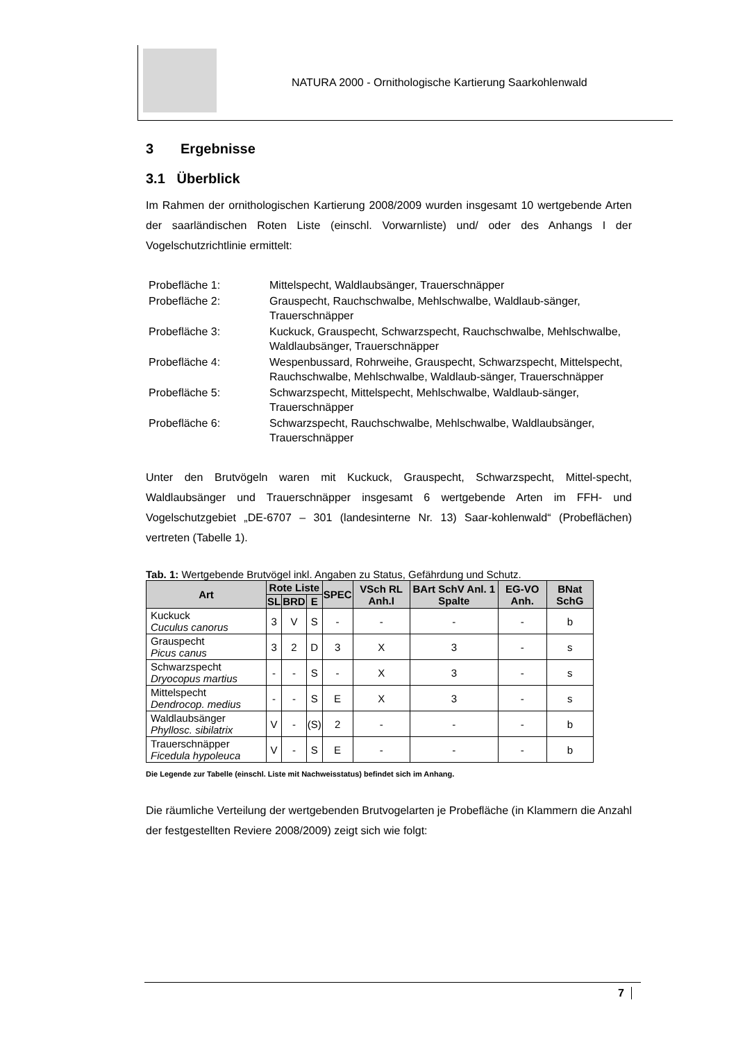NATURA 2000 - Ornithologische Kartierung Saarkohlenwald
3 Ergebnisse
3.1 Überblick
Im Rahmen der ornithologischen Kartierung 2008/2009 wurden insgesamt 10 wertgebende Arten der saarländischen Roten Liste (einschl. Vorwarnliste) und/ oder des Anhangs I der Vogelschutzrichtlinie ermittelt:
Probefläche 1: Mittelspecht, Waldlaubsänger, Trauerschnäpper
Probefläche 2: Grauspecht, Rauchschwalbe, Mehlschwalbe, Waldlaub-sänger, Trauerschnäpper
Probefläche 3: Kuckuck, Grauspecht, Schwarzspecht, Rauchschwalbe, Mehlschwalbe, Waldlaubsänger, Trauerschnäpper
Probefläche 4: Wespenbussard, Rohrweihe, Grauspecht, Schwarzspecht, Mittelspecht, Rauchschwalbe, Mehlschwalbe, Waldlaub-sänger, Trauerschnäpper
Probefläche 5: Schwarzspecht, Mittelspecht, Mehlschwalbe, Waldlaub-sänger, Trauerschnäpper
Probefläche 6: Schwarzspecht, Rauchschwalbe, Mehlschwalbe, Waldlaubsänger, Trauerschnäpper
Unter den Brutvögeln waren mit Kuckuck, Grauspecht, Schwarzspecht, Mittel-specht, Waldlaubsänger und Trauerschnäpper insgesamt 6 wertgebende Arten im FFH- und Vogelschutzgebiet „DE-6707 – 301 (landesinterne Nr. 13) Saar-kohlenwald“ (Probeflächen) vertreten (Tabelle 1).
Tab. 1: Wertgebende Brutvögel inkl. Angaben zu Status, Gefährdung und Schutz.
| Art | Rote Liste | | | SPEC | VSch RL Anh.I | BArt SchV Anl. 1 Spalte | EG-VO Anh. | BNat SchG |
| --- | --- | --- | --- | --- | --- | --- | --- | --- |
| | SL | BRD | E | | | | | |
| Kuckuck Cuculus canorus | 3 | V | S | - | - | - | - | b |
| Grauspecht Picus canus | 3 | 2 | D | 3 | X | 3 | - | s |
| Schwarzspecht Dryocopus martius | - | - | S | - | X | 3 | - | s |
| Mittelspecht Dendrocop. medius | - | - | S | E | X | 3 | - | s |
| Waldlaubsänger Phyllosc. sibilatrix | V | - | (S) | 2 | - | - | - | b |
| Trauerschnäpper Ficedula hypoleuca | V | - | S | E | - | - | - | b |
Die Legende zur Tabelle (einschl. Liste mit Nachweisstatus) befindet sich im Anhang.
Die räumliche Verteilung der wertgebenden Brutvogelarten je Probefläche (in Klammern die Anzahl der festgestellten Reviere 2008/2009) zeigt sich wie folgt:
7